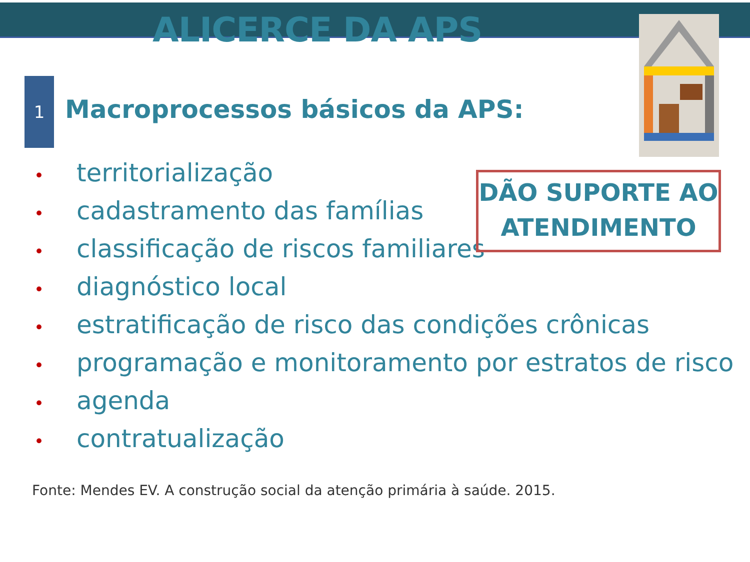ALICERCE DA APS
1
Macroprocessos básicos da APS:
• territorialização
• cadastramento das famílias
• classificação de riscos familiares
• diagnóstico local
• estratificação de risco das condições crônicas
• programação e monitoramento por estratos de risco
• agenda
• contratualização
DÃO SUPORTE AO
ATENDIMENTO
Fonte: Mendes EV. A construção social da atenção primária à saúde. 2015.